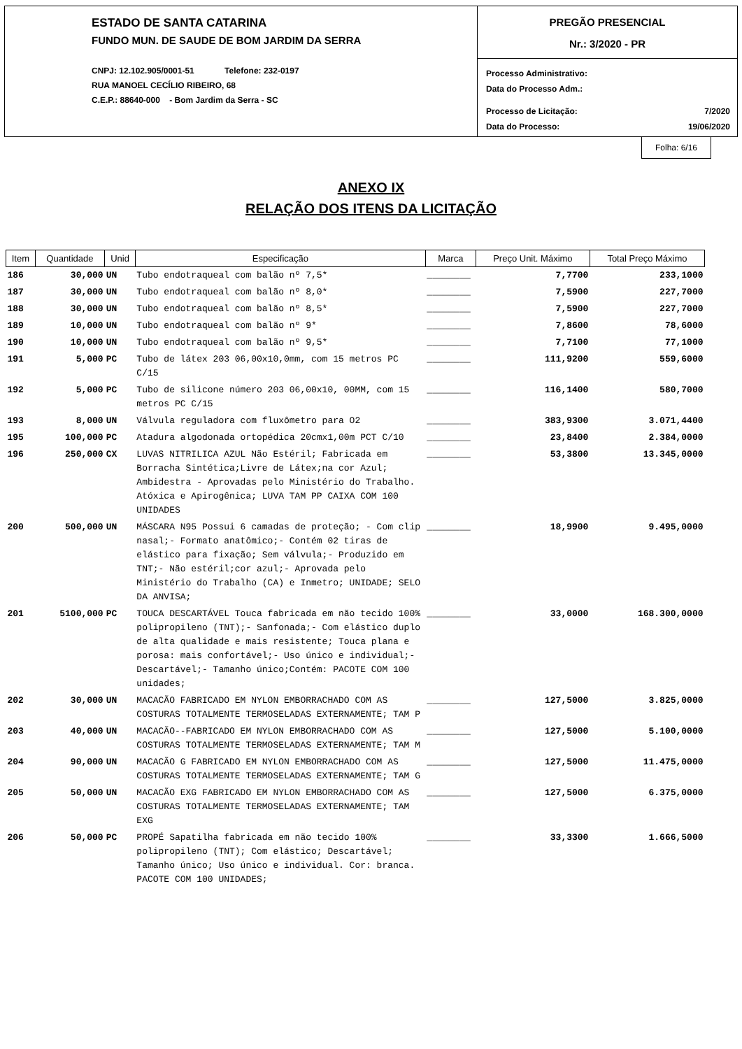ESTADO DE SANTA CATARINA
FUNDO MUN. DE SAUDE DE BOM JARDIM DA SERRA
CNPJ: 12.102.905/0001-51 Telefone: 232-0197
RUA MANOEL CECÍLIO RIBEIRO, 68
C.E.P.: 88640-000 - Bom Jardim da Serra - SC
PREGÃO PRESENCIAL
Nr.: 3/2020 - PR
Processo Administrativo:
Data do Processo Adm.:
Processo de Licitação: 7/2020
Data do Processo: 19/06/2020
Folha: 6/16
ANEXO IX
RELAÇÃO DOS ITENS DA LICITAÇÃO
| Item | Quantidade | Unid | Especificação | Marca | Preço Unit. Máximo | Total Preço Máximo |
| --- | --- | --- | --- | --- | --- | --- |
| 186 | 30,000 | UN | Tubo endotraqueal com balão nº 7,5* | ________ | 7,7700 | 233,1000 |
| 187 | 30,000 | UN | Tubo endotraqueal com balão nº 8,0* | ________ | 7,5900 | 227,7000 |
| 188 | 30,000 | UN | Tubo endotraqueal com balão nº 8,5* | ________ | 7,5900 | 227,7000 |
| 189 | 10,000 | UN | Tubo endotraqueal com balão nº 9* | ________ | 7,8600 | 78,6000 |
| 190 | 10,000 | UN | Tubo endotraqueal com balão nº 9,5* | ________ | 7,7100 | 77,1000 |
| 191 | 5,000 | PC | Tubo de látex 203 06,00x10,0mm, com 15 metros PC C/15 | ________ | 111,9200 | 559,6000 |
| 192 | 5,000 | PC | Tubo de silicone número 203 06,00x10, 00MM, com 15 metros PC C/15 | ________ | 116,1400 | 580,7000 |
| 193 | 8,000 | UN | Válvula reguladora com fluxômetro para O2 | ________ | 383,9300 | 3.071,4400 |
| 195 | 100,000 | PC | Atadura algodonada ortopédica 20cmx1,00m PCT C/10 | ________ | 23,8400 | 2.384,0000 |
| 196 | 250,000 | CX | LUVAS NITRILICA AZUL Não Estéril; Fabricada em Borracha Sintética;Livre de Látex;na cor Azul; Ambidestra - Aprovadas pelo Ministério do Trabalho. Atóxica e Apirogênica; LUVA TAM PP CAIXA COM 100 UNIDADES | ________ | 53,3800 | 13.345,0000 |
| 200 | 500,000 | UN | MÁSCARA N95 Possui 6 camadas de proteção; - Com clip nasal;- Formato anatômico;- Contém 02 tiras de elástico para fixação; Sem válvula;- Produzido em TNT;- Não estéril;cor azul;- Aprovada pelo Ministério do Trabalho (CA) e Inmetro; UNIDADE; SELO DA ANVISA; | ________ | 18,9900 | 9.495,0000 |
| 201 | 5100,000 | PC | TOUCA DESCARTÁVEL Touca fabricada em não tecido 100% polipropileno (TNT);- Sanfonada;- Com elástico duplo de alta qualidade e mais resistente; Touca plana e porosa: mais confortável;- Uso único e individual;- Descartável;- Tamanho único;Contém: PACOTE COM 100 unidades; | ________ | 33,0000 | 168.300,0000 |
| 202 | 30,000 | UN | MACACÃO FABRICADO EM NYLON EMBORRACHADO COM AS COSTURAS TOTALMENTE TERMOSELADAS EXTERNAMENTE; TAM P | ________ | 127,5000 | 3.825,0000 |
| 203 | 40,000 | UN | MACACÃO--FABRICADO EM NYLON EMBORRACHADO COM AS COSTURAS TOTALMENTE TERMOSELADAS EXTERNAMENTE; TAM M | ________ | 127,5000 | 5.100,0000 |
| 204 | 90,000 | UN | MACACÃO G FABRICADO EM NYLON EMBORRACHADO COM AS COSTURAS TOTALMENTE TERMOSELADAS EXTERNAMENTE; TAM G | ________ | 127,5000 | 11.475,0000 |
| 205 | 50,000 | UN | MACACÃO EXG FABRICADO EM NYLON EMBORRACHADO COM AS COSTURAS TOTALMENTE TERMOSELADAS EXTERNAMENTE; TAM EXG | ________ | 127,5000 | 6.375,0000 |
| 206 | 50,000 | PC | PROPÉ Sapatilha fabricada em não tecido 100% polipropileno (TNT); Com elástico; Descartável; Tamanho único; Uso único e individual. Cor: branca. PACOTE COM 100 UNIDADES; | ________ | 33,3300 | 1.666,5000 |